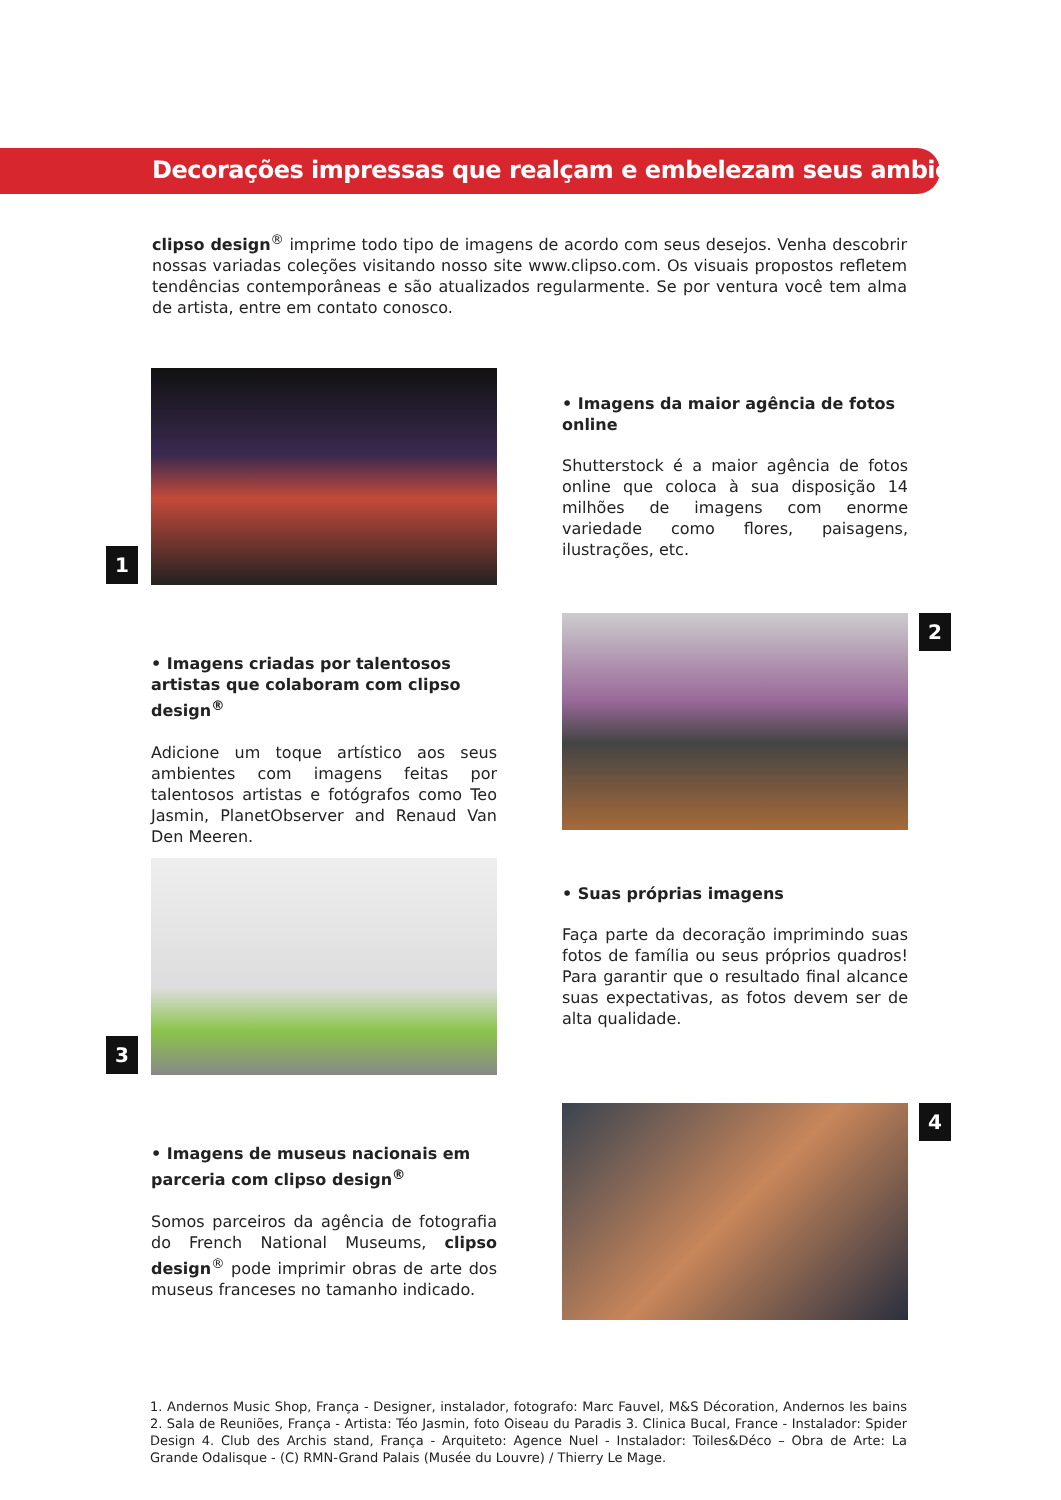Decorações impressas que realçam e embelezam seus ambientes
clipso design<sup>®</sup> imprime todo tipo de imagens de acordo com seus desejos. Venha descobrir nossas variadas coleções visitando nosso site www.clipso.com. Os visuais propostos refletem tendências contemporâneas e são atualizados regularmente. Se por ventura você tem alma de artista, entre em contato conosco.
1
• Imagens da maior agência de fotos online
Shutterstock é a maior agência de fotos online que coloca à sua disposição 14 milhões de imagens com enorme variedade como flores, paisagens, ilustrações, etc.
• Imagens criadas por talentosos artistas que colaboram com clipso design<sup>®</sup>
Adicione um toque artístico aos seus ambientes com imagens feitas por talentosos artistas e fotógrafos como Teo Jasmin, PlanetObserver and Renaud Van Den Meeren.
2
3
• Suas próprias imagens
Faça parte da decoração imprimindo suas fotos de família ou seus próprios quadros! Para garantir que o resultado final alcance suas expectativas, as fotos devem ser de alta qualidade.
• Imagens de museus nacionais em parceria com clipso design<sup>®</sup>
Somos parceiros da agência de fotografia do French National Museums, clipso design<sup>®</sup> pode imprimir obras de arte dos museus franceses no tamanho indicado.
4
1. Andernos Music Shop, França - Designer, instalador, fotografo: Marc Fauvel, M&S Décoration, Andernos les bains 2. Sala de Reuniões, França - Artista: Téo Jasmin, foto Oiseau du Paradis 3. Clinica Bucal, France - Instalador: Spider Design 4. Club des Archis stand, França - Arquiteto: Agence Nuel - Instalador: Toiles&Déco – Obra de Arte: La Grande Odalisque - (C) RMN-Grand Palais (Musée du Louvre) / Thierry Le Mage.